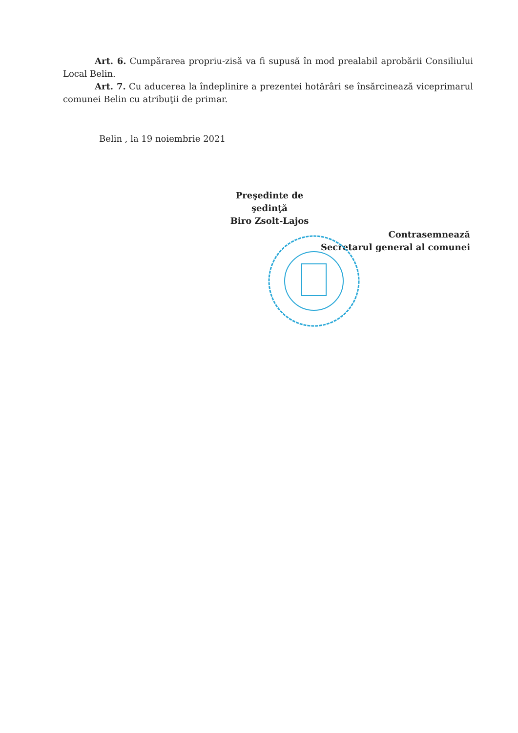Art. 6. Cumpărarea propriu-zisă va fi supusă în mod prealabil aprobării Consiliului Local Belin.
Art. 7. Cu aducerea la îndeplinire a prezentei hotărâri se însărcinează viceprimarul comunei Belin cu atribuţii de primar.
Belin , la 19 noiembrie 2021
Preşedinte de şedinţă
Biro Zsolt-Lajos
Contrasemnează
Secretarul general al comunei